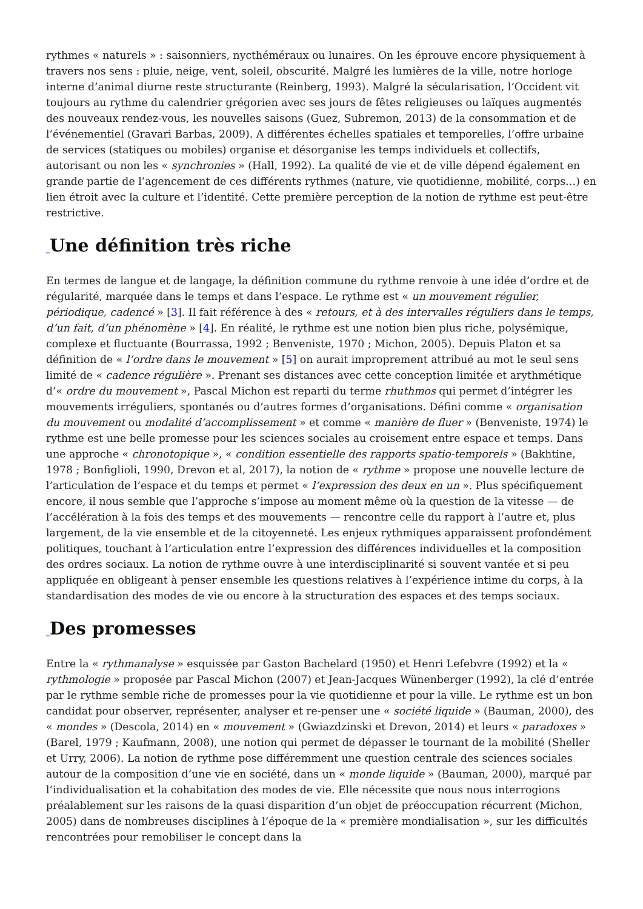rythmes « naturels » : saisonniers, nycthéméraux ou lunaires. On les éprouve encore physiquement à travers nos sens : pluie, neige, vent, soleil, obscurité. Malgré les lumières de la ville, notre horloge interne d’animal diurne reste structurante (Reinberg, 1993). Malgré la sécularisation, l’Occident vit toujours au rythme du calendrier grégorien avec ses jours de fêtes religieuses ou laïques augmentés des nouveaux rendez-vous, les nouvelles saisons (Guez, Subremon, 2013) de la consommation et de l’événementiel (Gravari Barbas, 2009). A différentes échelles spatiales et temporelles, l’offre urbaine de services (statiques ou mobiles) organise et désorganise les temps individuels et collectifs, autorisant ou non les « synchronies » (Hall, 1992). La qualité de vie et de ville dépend également en grande partie de l’agencement de ces différents rythmes (nature, vie quotidienne, mobilité, corps…) en lien étroit avec la culture et l’identité. Cette première perception de la notion de rythme est peut-être restrictive.
_Une définition très riche
En termes de langue et de langage, la définition commune du rythme renvoie à une idée d’ordre et de régularité, marquée dans le temps et dans l’espace. Le rythme est « un mouvement régulier, périodique, cadencé » [3]. Il fait référence à des « retours, et à des intervalles réguliers dans le temps, d’un fait, d’un phénomène » [4]. En réalité, le rythme est une notion bien plus riche, polysémique, complexe et fluctuante (Bourrassa, 1992 ; Benveniste, 1970 ; Michon, 2005). Depuis Platon et sa définition de « l’ordre dans le mouvement » [5] on aurait improprement attribué au mot le seul sens limité de « cadence régulière ». Prenant ses distances avec cette conception limitée et arythmétique d’« ordre du mouvement », Pascal Michon est reparti du terme rhuthmos qui permet d’intégrer les mouvements irréguliers, spontanés ou d’autres formes d’organisations. Défini comme « organisation du mouvement ou modalité d’accomplissement » et comme « manière de fluer » (Benveniste, 1974) le rythme est une belle promesse pour les sciences sociales au croisement entre espace et temps. Dans une approche « chronotopique », « condition essentielle des rapports spatio-temporels » (Bakhtine, 1978 ; Bonfiglioli, 1990, Drevon et al, 2017), la notion de « rythme » propose une nouvelle lecture de l’articulation de l’espace et du temps et permet « l’expression des deux en un ». Plus spécifiquement encore, il nous semble que l’approche s’impose au moment même où la question de la vitesse — de l’accélération à la fois des temps et des mouvements — rencontre celle du rapport à l’autre et, plus largement, de la vie ensemble et de la citoyenneté. Les enjeux rythmiques apparaissent profondément politiques, touchant à l’articulation entre l’expression des différences individuelles et la composition des ordres sociaux. La notion de rythme ouvre à une interdisciplinarité si souvent vantée et si peu appliquée en obligeant à penser ensemble les questions relatives à l’expérience intime du corps, à la standardisation des modes de vie ou encore à la structuration des espaces et des temps sociaux.
_Des promesses
Entre la « rythmanalyse » esquissée par Gaston Bachelard (1950) et Henri Lefebvre (1992) et la « rythmologie » proposée par Pascal Michon (2007) et Jean-Jacques Wünenberger (1992), la clé d’entrée par le rythme semble riche de promesses pour la vie quotidienne et pour la ville. Le rythme est un bon candidat pour observer, représenter, analyser et re-penser une « société liquide » (Bauman, 2000), des « mondes » (Descola, 2014) en « mouvement » (Gwiazdzinski et Drevon, 2014) et leurs « paradoxes » (Barel, 1979 ; Kaufmann, 2008), une notion qui permet de dépasser le tournant de la mobilité (Sheller et Urry, 2006). La notion de rythme pose différemment une question centrale des sciences sociales autour de la composition d’une vie en société, dans un « monde liquide » (Bauman, 2000), marqué par l’individualisation et la cohabitation des modes de vie. Elle nécessite que nous nous interrogions préalablement sur les raisons de la quasi disparition d’un objet de préoccupation récurrent (Michon, 2005) dans de nombreuses disciplines à l’époque de la « première mondialisation », sur les difficultés rencontrées pour remobiliser le concept dans la